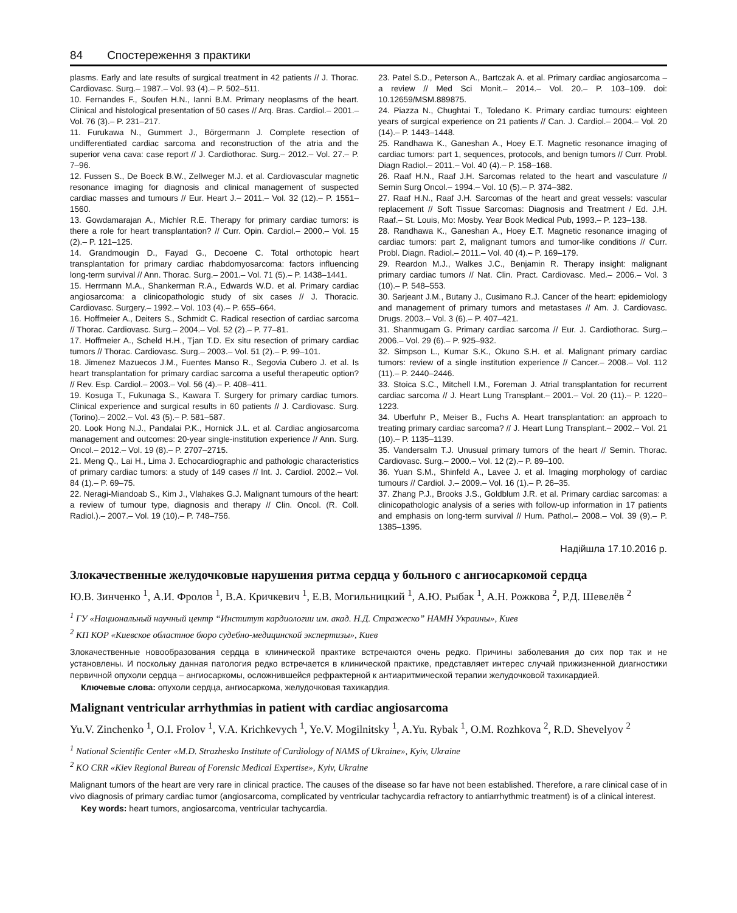84 Спостереження з практики
plasms. Early and late results of surgical treatment in 42 patients // J. Thorac. Cardiovasc. Surg.– 1987.– Vol. 93 (4).– P. 502–511.
10. Fernandes F., Soufen H.N., Ianni B.M. Primary neoplasms of the heart. Clinical and histological presentation of 50 cases // Arq. Bras. Cardiol.– 2001.– Vol. 76 (3).– P. 231–217.
11. Furukawa N., Gummert J., Börgermann J. Complete resection of undifferentiated cardiac sarcoma and reconstruction of the atria and the superior vena cava: case report // J. Cardiothorac. Surg.– 2012.– Vol. 27.– P. 7–96.
12. Fussen S., De Boeck B.W., Zellweger M.J. et al. Cardiovascular magnetic resonance imaging for diagnosis and clinical management of suspected cardiac masses and tumours // Eur. Heart J.– 2011.– Vol. 32 (12).– P. 1551–1560.
13. Gowdamarajan A., Michler R.E. Therapy for primary cardiac tumors: is there a role for heart transplantation? // Curr. Opin. Cardiol.– 2000.– Vol. 15 (2).– P. 121–125.
14. Grandmougin D., Fayad G., Decoene C. Total orthotopic heart transplantation for primary cardiac rhabdomyosarcoma: factors influencing long-term survival // Ann. Thorac. Surg.– 2001.– Vol. 71 (5).– P. 1438–1441.
15. Herrmann M.A., Shankerman R.A., Edwards W.D. et al. Primary cardiac angiosarcoma: a clinicopathologic study of six cases // J. Thoracic. Cardiovasc. Surgery.– 1992.– Vol. 103 (4).– P. 655–664.
16. Hoffmeier A., Deiters S., Schmidt C. Radical resection of cardiac sarcoma // Thorac. Cardiovasc. Surg.– 2004.– Vol. 52 (2).– P. 77–81.
17. Hoffmeier A., Scheld H.H., Tjan T.D. Ex situ resection of primary cardiac tumors // Thorac. Cardiovasc. Surg.– 2003.– Vol. 51 (2).– P. 99–101.
18. Jimenez Mazuecos J.M., Fuentes Manso R., Segovia Cubero J. et al. Is heart transplantation for primary cardiac sarcoma a useful therapeutic option? // Rev. Esp. Cardiol.– 2003.– Vol. 56 (4).– P. 408–411.
19. Kosuga T., Fukunaga S., Kawara T. Surgery for primary cardiac tumors. Clinical experience and surgical results in 60 patients // J. Cardiovasc. Surg. (Torino).– 2002.– Vol. 43 (5).– P. 581–587.
20. Look Hong N.J., Pandalai P.K., Hornick J.L. et al. Cardiac angiosarcoma management and outcomes: 20-year single-institution experience // Ann. Surg. Oncol.– 2012.– Vol. 19 (8).– P. 2707–2715.
21. Meng Q., Lai H., Lima J. Echocardiographic and pathologic characteristics of primary cardiac tumors: a study of 149 cases // Int. J. Cardiol. 2002.– Vol. 84 (1).– P. 69–75.
22. Neragi-Miandoab S., Kim J., Vlahakes G.J. Malignant tumours of the heart: a review of tumour type, diagnosis and therapy // Clin. Oncol. (R. Coll. Radiol.).– 2007.– Vol. 19 (10).– P. 748–756.
23. Patel S.D., Peterson A., Bartczak A. et al. Primary cardiac angiosarcoma – a review // Med Sci Monit.– 2014.– Vol. 20.– P. 103–109. doi: 10.12659/MSM.889875.
24. Piazza N., Chughtai T., Toledano K. Primary cardiac tumours: eighteen years of surgical experience on 21 patients // Can. J. Cardiol.– 2004.– Vol. 20 (14).– P. 1443–1448.
25. Randhawa K., Ganeshan A., Hoey E.T. Magnetic resonance imaging of cardiac tumors: part 1, sequences, protocols, and benign tumors // Curr. Probl. Diagn Radiol.– 2011.– Vol. 40 (4).– P. 158–168.
26. Raaf H.N., Raaf J.H. Sarcomas related to the heart and vasculature // Semin Surg Oncol.– 1994.– Vol. 10 (5).– P. 374–382.
27. Raaf H.N., Raaf J.H. Sarcomas of the heart and great vessels: vascular replacement // Soft Tissue Sarcomas: Diagnosis and Treatment / Ed. J.H. Raaf.– St. Louis, Mo: Mosby. Year Book Medical Pub, 1993.– P. 123–138.
28. Randhawa K., Ganeshan A., Hoey E.T. Magnetic resonance imaging of cardiac tumors: part 2, malignant tumors and tumor-like conditions // Curr. Probl. Diagn. Radiol.– 2011.– Vol. 40 (4).– P. 169–179.
29. Reardon M.J., Walkes J.C., Benjamin R. Therapy insight: malignant primary cardiac tumors // Nat. Clin. Pract. Cardiovasc. Med.– 2006.– Vol. 3 (10).– P. 548–553.
30. Sarjeant J.M., Butany J., Cusimano R.J. Cancer of the heart: epidemiology and management of primary tumors and metastases // Am. J. Cardiovasc. Drugs. 2003.– Vol. 3 (6).– P. 407–421.
31. Shanmugam G. Primary cardiac sarcoma // Eur. J. Cardiothorac. Surg.– 2006.– Vol. 29 (6).– P. 925–932.
32. Simpson L., Kumar S.K., Okuno S.H. et al. Malignant primary cardiac tumors: review of a single institution experience // Cancer.– 2008.– Vol. 112 (11).– P. 2440–2446.
33. Stoica S.C., Mitchell I.M., Foreman J. Atrial transplantation for recurrent cardiac sarcoma // J. Heart Lung Transplant.– 2001.– Vol. 20 (11).– P. 1220–1223.
34. Uberfuhr P., Meiser B., Fuchs A. Heart transplantation: an approach to treating primary cardiac sarcoma? // J. Heart Lung Transplant.– 2002.– Vol. 21 (10).– P. 1135–1139.
35. Vandersalm T.J. Unusual primary tumors of the heart // Semin. Thorac. Cardiovasc. Surg.– 2000.– Vol. 12 (2).– P. 89–100.
36. Yuan S.M., Shinfeld A., Lavee J. et al. Imaging morphology of cardiac tumours // Cardiol. J.– 2009.– Vol. 16 (1).– P. 26–35.
37. Zhang P.J., Brooks J.S., Goldblum J.R. et al. Primary cardiac sarcomas: a clinicopathologic analysis of a series with follow-up information in 17 patients and emphasis on long-term survival // Hum. Pathol.– 2008.– Vol. 39 (9).– P. 1385–1395.
Надійшла 17.10.2016 р.
Злокачественные желудочковые нарушения ритма сердца у больного с ангиосаркомой сердца
Ю.В. Зинченко <sup>1</sup>, А.И. Фролов <sup>1</sup>, В.А. Кричкевич <sup>1</sup>, Е.В. Могильницкий <sup>1</sup>, А.Ю. Рыбак <sup>1</sup>, А.Н. Рожкова <sup>2</sup>, Р.Д. Шевелёв <sup>2</sup>
<sup>1</sup> ГУ «Национальный научный центр “Институт кардиологии им. акад. Н.Д. Стражеско” НАМН Украины», Киев
<sup>2</sup> КП КОР «Киевское областное бюро судебно-медицинской экспертизы», Киев
Злокачественные новообразования сердца в клинической практике встречаются очень редко. Причины заболевания до сих пор так и не установлены. И поскольку данная патология редко встречается в клинической практике, представляет интерес случай прижизненной диагностики первичной опухоли сердца – ангиосаркомы, осложнившейся рефрактерной к антиаритмической терапии желудочковой тахикардией.
Ключевые слова: опухоли сердца, ангиосаркома, желудочковая тахикардия.
Malignant ventricular arrhythmias in patient with cardiac angiosarcoma
Yu.V. Zinchenko <sup>1</sup>, O.I. Frolov <sup>1</sup>, V.A. Krichkevych <sup>1</sup>, Ye.V. Mogilnitsky <sup>1</sup>, A.Yu. Rybak <sup>1</sup>, O.M. Rozhkova <sup>2</sup>, R.D. Shevelyov <sup>2</sup>
<sup>1</sup> National Scientific Center «M.D. Strazhesko Institute of Cardiology of NAMS of Ukraine», Kyiv, Ukraine
<sup>2</sup> KO CRR «Kiev Regional Bureau of Forensic Medical Expertise», Kyiv, Ukraine
Malignant tumors of the heart are very rare in clinical practice. The causes of the disease so far have not been established. Therefore, a rare clinical case of in vivo diagnosis of primary cardiac tumor (angiosarcoma, complicated by ventricular tachycardia refractory to antiarrhythmic treatment) is of a clinical interest.
Key words: heart tumors, angiosarcoma, ventricular tachycardia.